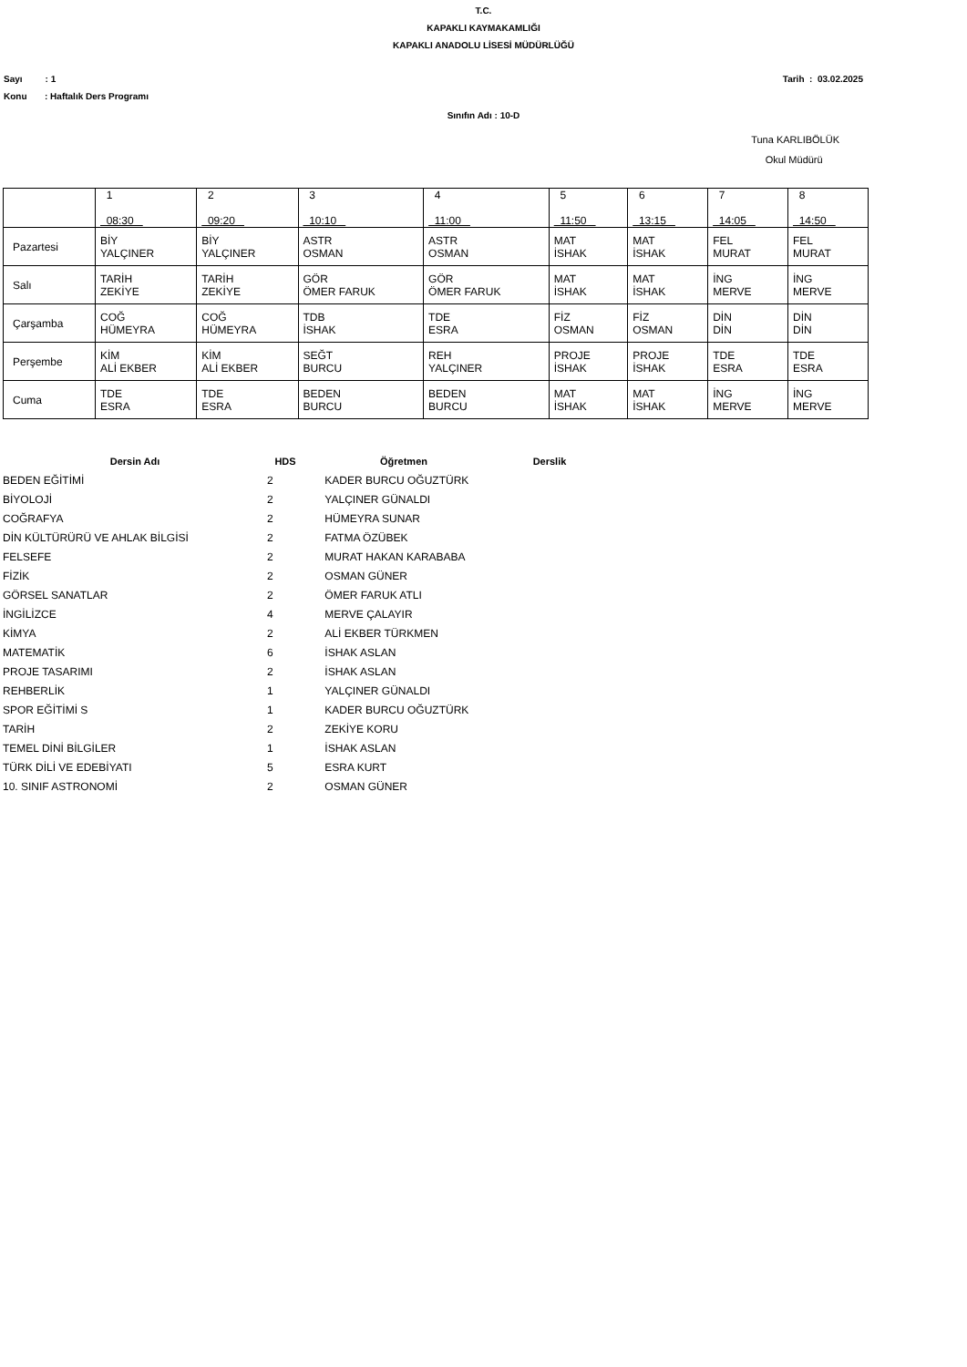T.C.
KAPAKLI KAYMAKAMLIĞI
KAPAKLI ANADOLU LİSESİ MÜDÜRLÜĞÜ
Sayı : 1 Tarih : 03.02.2025
Konu : Haftalık Ders Programı
Sınıfın Adı : 10-D
Tuna KARLIBÖLÜK
Okul Müdürü
| | 1 08:30 | 2 09:20 | 3 10:10 | 4 11:00 | 5 11:50 | 6 13:15 | 7 14:05 | 8 14:50 |
| Pazartesi | BİY YALÇINER | BİY YALÇINER | ASTR OSMAN | ASTR OSMAN | MAT İSHAK | MAT İSHAK | FEL MURAT | FEL MURAT |
| Salı | TARİH ZEKİYE | TARİH ZEKİYE | GÖR ÖMER FARUK | GÖR ÖMER FARUK | MAT İSHAK | MAT İSHAK | İNG MERVE | İNG MERVE |
| Çarşamba | COĞ HÜMEYRA | COĞ HÜMEYRA | TDB İSHAK | TDE ESRA | FİZ OSMAN | FİZ OSMAN | DİN DİN | DİN DİN |
| Perşembe | KİM ALİ EKBER | KİM ALİ EKBER | SEĞT BURCU | REH YALÇINER | PROJE İSHAK | PROJE İSHAK | TDE ESRA | TDE ESRA |
| Cuma | TDE ESRA | TDE ESRA | BEDEN BURCU | BEDEN BURCU | MAT İSHAK | MAT İSHAK | İNG MERVE | İNG MERVE |
| Dersin Adı | HDS | Öğretmen | Derslik |
| --- | --- | --- | --- |
| BEDEN EĞİTİMİ | 2 | KADER BURCU OĞUZTÜRK | |
| BİYOLOJİ | 2 | YALÇINER GÜNALDI | |
| COĞRAFYA | 2 | HÜMEYRA SUNAR | |
| DİN KÜLTÜRÜRÜ VE AHLAK BİLGİSİ | 2 | FATMA ÖZÜBEK | |
| FELSEFE | 2 | MURAT HAKAN KARABABA | |
| FİZİK | 2 | OSMAN GÜNER | |
| GÖRSEL SANATLAR | 2 | ÖMER FARUK ATLI | |
| İNGİLİZCE | 4 | MERVE ÇALAYIR | |
| KİMYA | 2 | ALİ EKBER TÜRKMEN | |
| MATEMATİK | 6 | İSHAK ASLAN | |
| PROJE TASARIMI | 2 | İSHAK ASLAN | |
| REHBERLİK | 1 | YALÇINER GÜNALDI | |
| SPOR EĞİTİMİ S | 1 | KADER BURCU OĞUZTÜRK | |
| TARİH | 2 | ZEKİYE KORU | |
| TEMEL DİNİ BİLGİLER | 1 | İSHAK ASLAN | |
| TÜRK DİLİ VE EDEBİYATI | 5 | ESRA KURT | |
| 10. SINIF ASTRONOMİ | 2 | OSMAN GÜNER | |